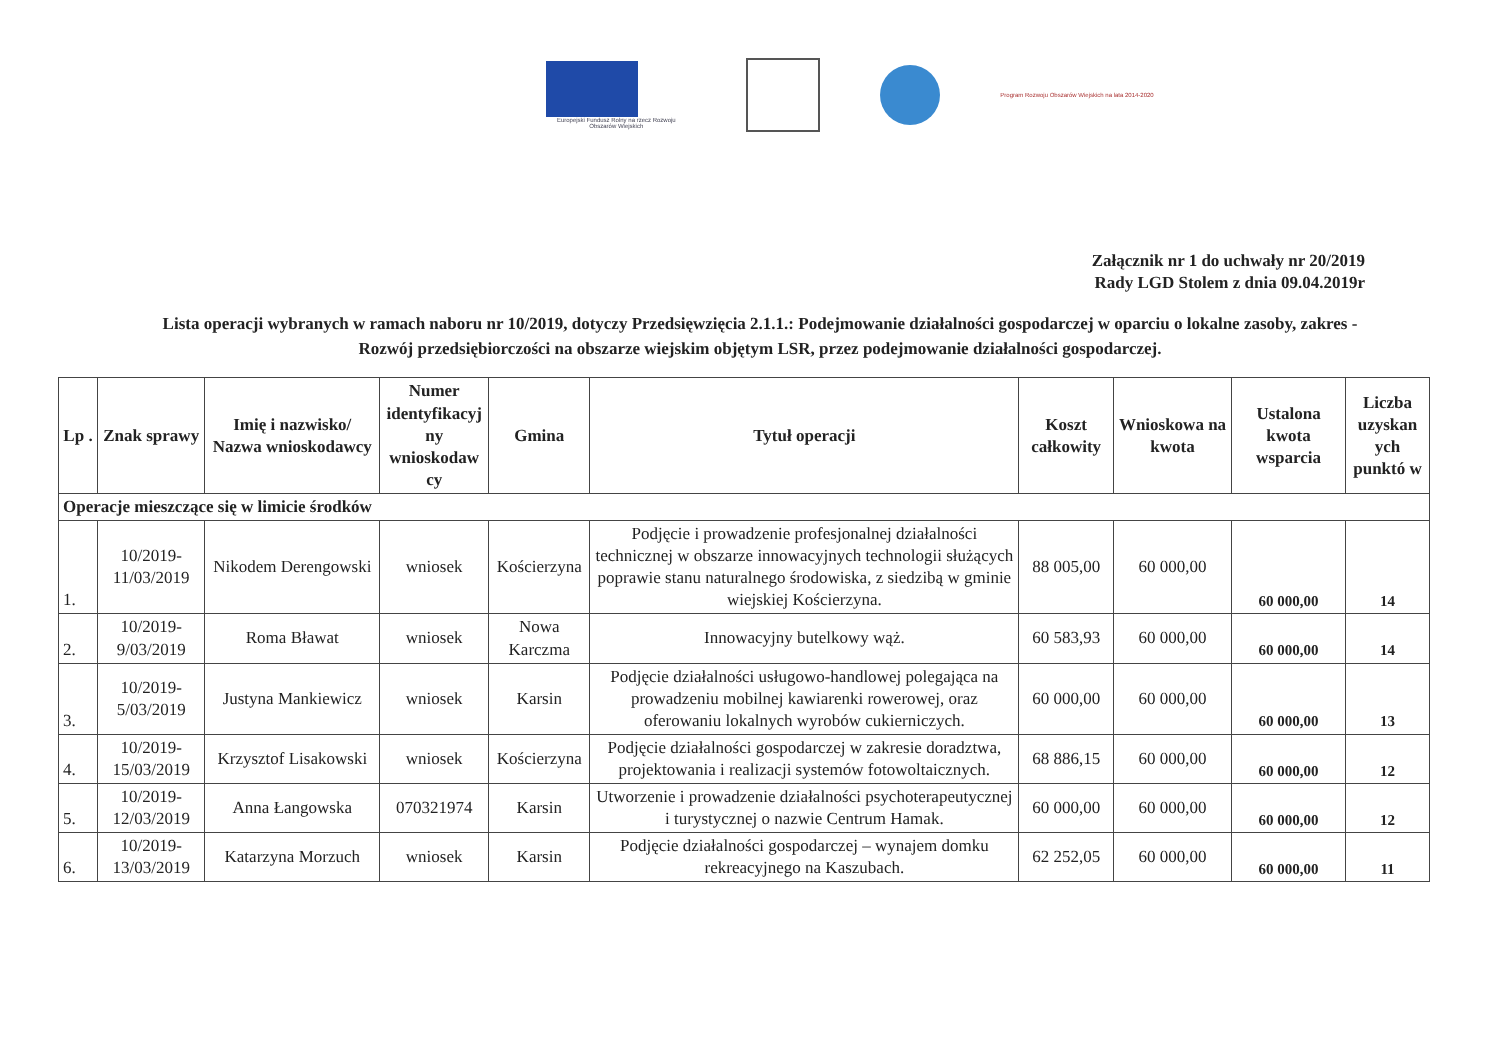Europejski Fundusz Rolny na rzecz Rozwoju Obszarów Wiejskich
Program Rozwoju Obszarów Wiejskich na lata 2014-2020
Załącznik nr 1 do uchwały nr 20/2019
Rady LGD Stolem z dnia 09.04.2019r
Lista operacji wybranych w ramach naboru nr 10/2019, dotyczy Przedsięwzięcia 2.1.1.: Podejmowanie działalności gospodarczej w oparciu o lokalne zasoby, zakres - Rozwój przedsiębiorczości na obszarze wiejskim objętym LSR, przez podejmowanie działalności gospodarczej.
| Lp . | Znak sprawy | Imię i nazwisko/ Nazwa wnioskodawcy | Numer identyfikacyj ny wnioskodaw cy | Gmina | Tytuł operacji | Koszt całkowity | Wnioskowa na kwota | Ustalona kwota wsparcia | Liczba uzyskan ych punktó w |
| --- | --- | --- | --- | --- | --- | --- | --- | --- | --- |
| Operacje mieszczące się w limicie środków | | | | | | | | | |
| 1. | 10/2019-11/03/2019 | Nikodem Derengowski | wniosek | Kościerzyna | Podjęcie i prowadzenie profesjonalnej działalności technicznej w obszarze innowacyjnych technologii służących poprawie stanu naturalnego środowiska, z siedzibą w gminie wiejskiej Kościerzyna. | 88 005,00 | 60 000,00 | 60 000,00 | 14 |
| 2. | 10/2019-9/03/2019 | Roma Bławat | wniosek | Nowa Karczma | Innowacyjny butelkowy wąż. | 60 583,93 | 60 000,00 | 60 000,00 | 14 |
| 3. | 10/2019-5/03/2019 | Justyna Mankiewicz | wniosek | Karsin | Podjęcie działalności usługowo-handlowej polegająca na prowadzeniu mobilnej kawiarenki rowerowej, oraz oferowaniu lokalnych wyrobów cukierniczych. | 60 000,00 | 60 000,00 | 60 000,00 | 13 |
| 4. | 10/2019-15/03/2019 | Krzysztof Lisakowski | wniosek | Kościerzyna | Podjęcie działalności gospodarczej w zakresie doradztwa, projektowania i realizacji systemów fotowoltaicznych. | 68 886,15 | 60 000,00 | 60 000,00 | 12 |
| 5. | 10/2019-12/03/2019 | Anna Łangowska | 070321974 | Karsin | Utworzenie i prowadzenie działalności psychoterapeutycznej i turystycznej o nazwie Centrum Hamak. | 60 000,00 | 60 000,00 | 60 000,00 | 12 |
| 6. | 10/2019-13/03/2019 | Katarzyna Morzuch | wniosek | Karsin | Podjęcie działalności gospodarczej – wynajem domku rekreacyjnego na Kaszubach. | 62 252,05 | 60 000,00 | 60 000,00 | 11 |